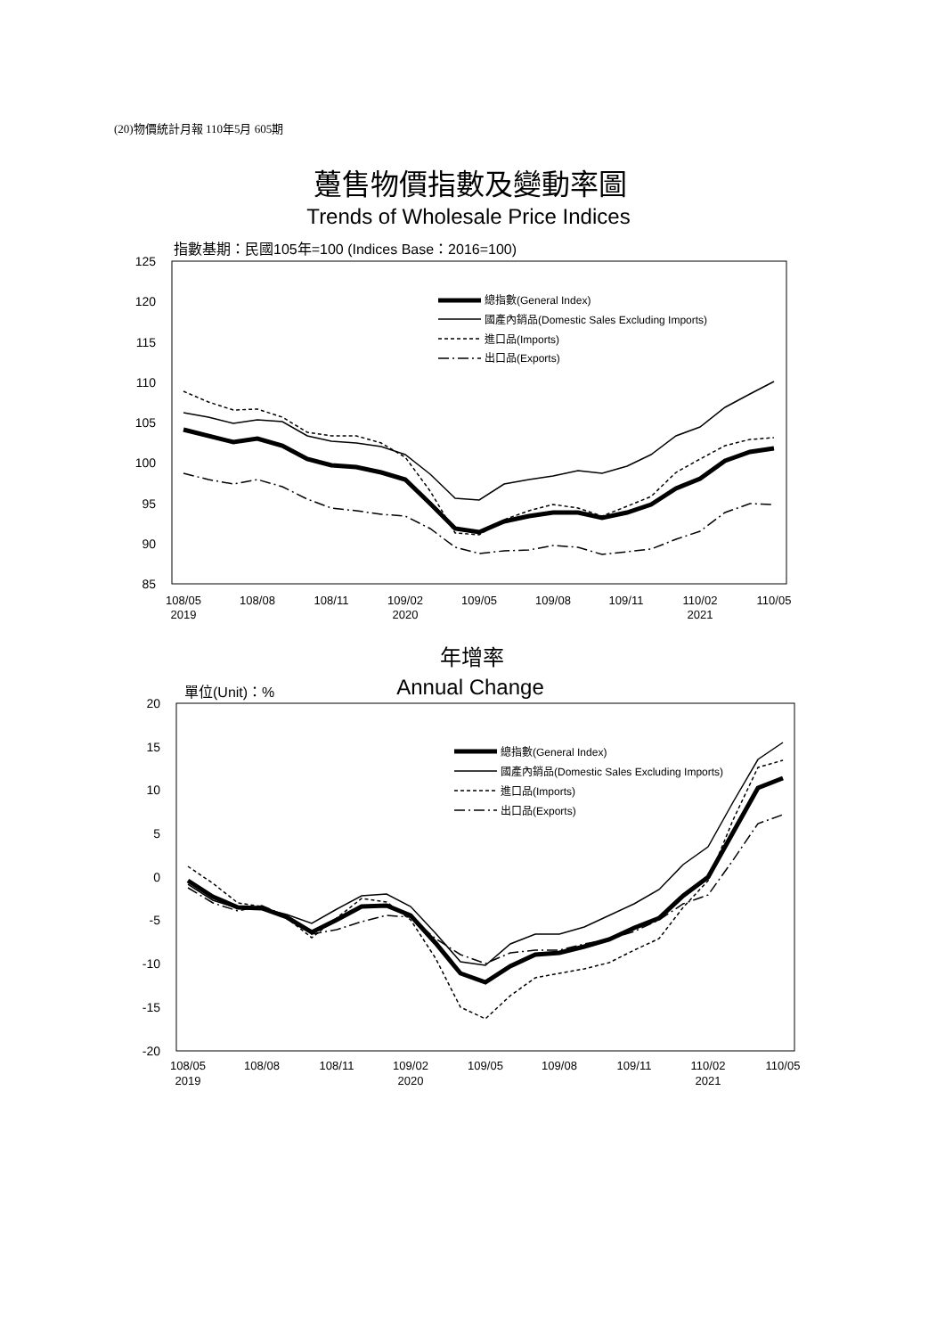(20)物價統計月報 110年5月 605期
躉售物價指數及變動率圖
Trends of Wholesale Price Indices
指數基期：民國105年=100 (Indices Base：2016=100)
125
120
115
110
105
100
95
90
85
108/05
2019
108/08
108/11
109/02
2020
109/05
109/08
109/11
110/02
2021
110/05
總指數(General Index)
國產內銷品(Domestic Sales Excluding Imports)
進口品(Imports)
出口品(Exports)
年增率
Annual Change
單位(Unit)：%
20
15
10
5
0
-5
-10
-15
-20
108/05
2019
108/08
108/11
109/02
2020
109/05
109/08
109/11
110/02
2021
110/05
總指數(General Index)
國產內銷品(Domestic Sales Excluding Imports)
進口品(Imports)
出口品(Exports)